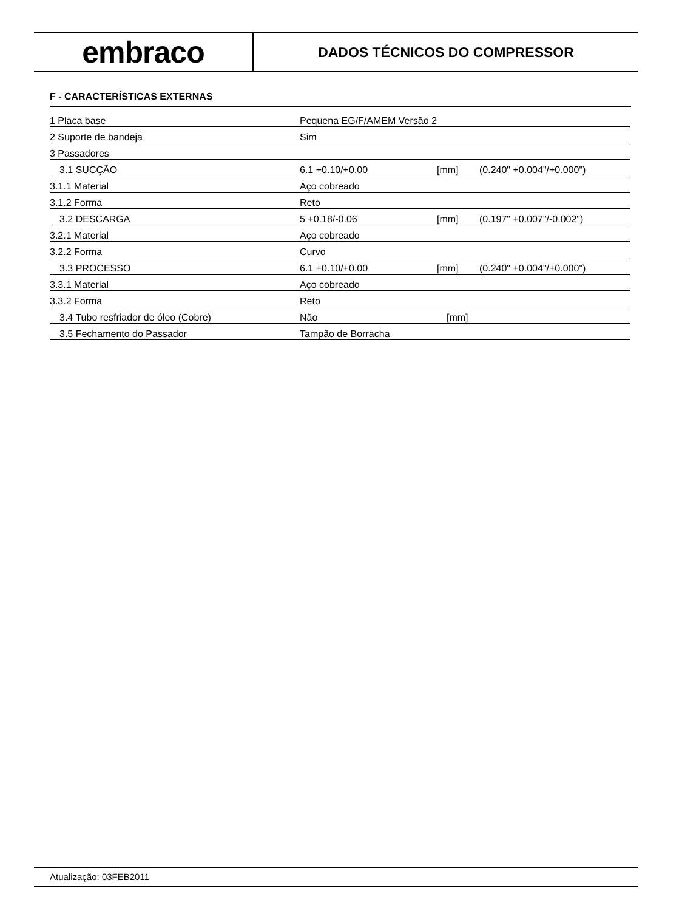embraco
DADOS TÉCNICOS DO COMPRESSOR
F - CARACTERÍSTICAS EXTERNAS
| 1 Placa base | Pequena EG/F/AMEM Versão 2 | | |
| 2 Suporte de bandeja | Sim | | |
| 3 Passadores | | | |
| 3.1 SUCÇÃO | 6.1 +0.10/+0.00 | [mm] | (0.240" +0.004"/+0.000") |
| 3.1.1 Material | Aço cobreado | | |
| 3.1.2 Forma | Reto | | |
| 3.2 DESCARGA | 5 +0.18/-0.06 | [mm] | (0.197" +0.007"/-0.002") |
| 3.2.1 Material | Aço cobreado | | |
| 3.2.2 Forma | Curvo | | |
| 3.3 PROCESSO | 6.1 +0.10/+0.00 | [mm] | (0.240" +0.004"/+0.000") |
| 3.3.1 Material | Aço cobreado | | |
| 3.3.2 Forma | Reto | | |
| 3.4 Tubo resfriador de óleo (Cobre) | Não | [mm] | |
| 3.5 Fechamento do Passador | Tampão de Borracha | | |
Atualização: 03FEB2011